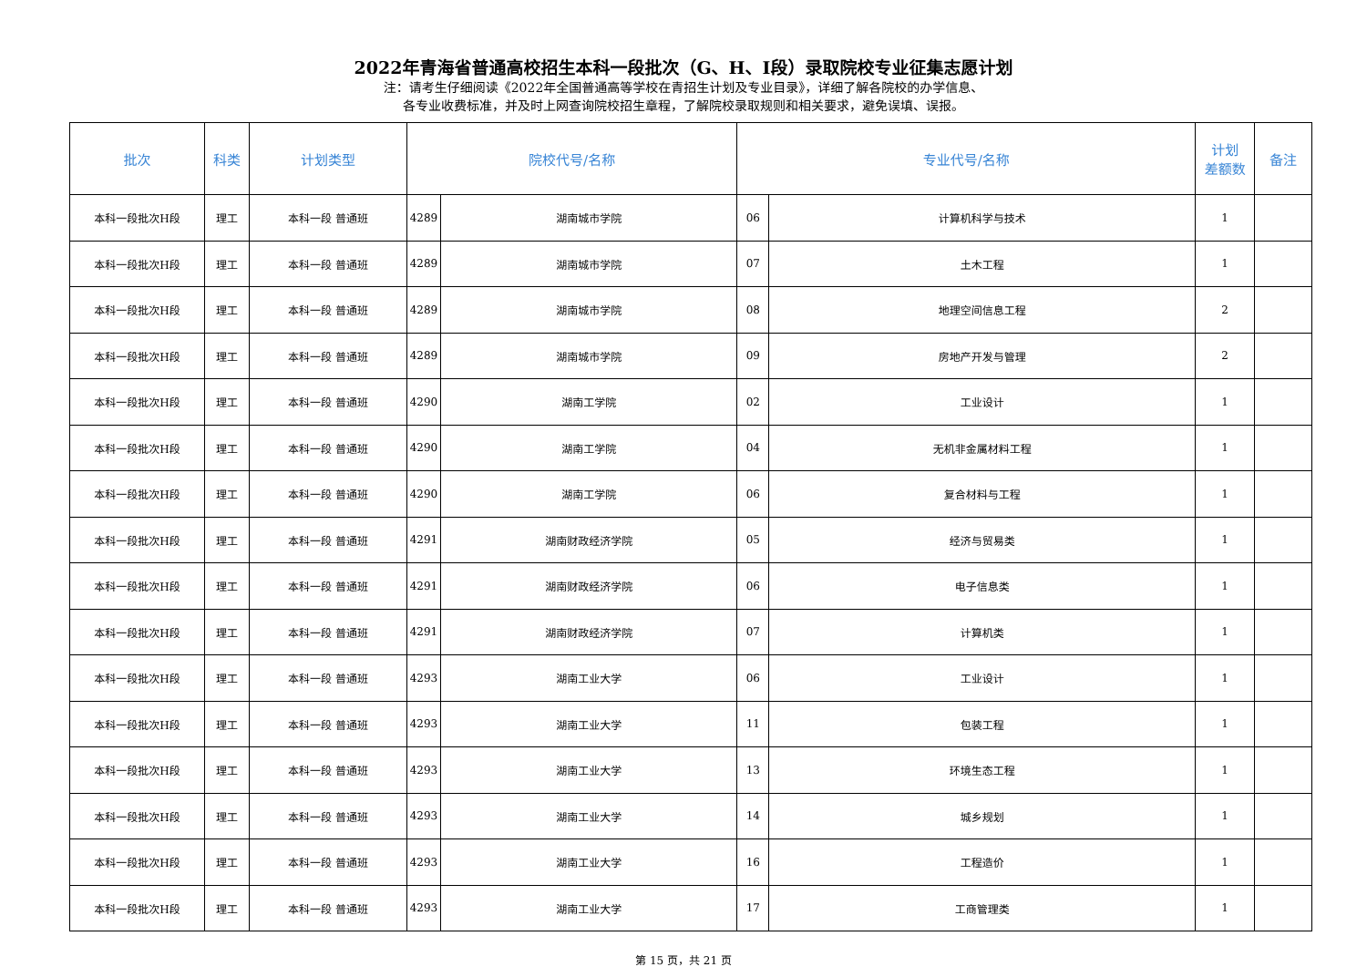2022年青海省普通高校招生本科一段批次（G、H、I段）录取院校专业征集志愿计划
注：请考生仔细阅读《2022年全国普通高等学校在青招生计划及专业目录》，详细了解各院校的办学信息、
各专业收费标准，并及时上网查询院校招生章程，了解院校录取规则和相关要求，避免误填、误报。
| 批次 | 科类 | 计划类型 | 院校代号/名称 | | 专业代号/名称 | | 计划 差额数 | 备注 |
| --- | --- | --- | --- | --- | --- | --- | --- | --- |
| 本科一段批次H段 | 理工 | 本科一段 普通班 | 4289 | 湖南城市学院 | 06 | 计算机科学与技术 | 1 | |
| 本科一段批次H段 | 理工 | 本科一段 普通班 | 4289 | 湖南城市学院 | 07 | 土木工程 | 1 | |
| 本科一段批次H段 | 理工 | 本科一段 普通班 | 4289 | 湖南城市学院 | 08 | 地理空间信息工程 | 2 | |
| 本科一段批次H段 | 理工 | 本科一段 普通班 | 4289 | 湖南城市学院 | 09 | 房地产开发与管理 | 2 | |
| 本科一段批次H段 | 理工 | 本科一段 普通班 | 4290 | 湖南工学院 | 02 | 工业设计 | 1 | |
| 本科一段批次H段 | 理工 | 本科一段 普通班 | 4290 | 湖南工学院 | 04 | 无机非金属材料工程 | 1 | |
| 本科一段批次H段 | 理工 | 本科一段 普通班 | 4290 | 湖南工学院 | 06 | 复合材料与工程 | 1 | |
| 本科一段批次H段 | 理工 | 本科一段 普通班 | 4291 | 湖南财政经济学院 | 05 | 经济与贸易类 | 1 | |
| 本科一段批次H段 | 理工 | 本科一段 普通班 | 4291 | 湖南财政经济学院 | 06 | 电子信息类 | 1 | |
| 本科一段批次H段 | 理工 | 本科一段 普通班 | 4291 | 湖南财政经济学院 | 07 | 计算机类 | 1 | |
| 本科一段批次H段 | 理工 | 本科一段 普通班 | 4293 | 湖南工业大学 | 06 | 工业设计 | 1 | |
| 本科一段批次H段 | 理工 | 本科一段 普通班 | 4293 | 湖南工业大学 | 11 | 包装工程 | 1 | |
| 本科一段批次H段 | 理工 | 本科一段 普通班 | 4293 | 湖南工业大学 | 13 | 环境生态工程 | 1 | |
| 本科一段批次H段 | 理工 | 本科一段 普通班 | 4293 | 湖南工业大学 | 14 | 城乡规划 | 1 | |
| 本科一段批次H段 | 理工 | 本科一段 普通班 | 4293 | 湖南工业大学 | 16 | 工程造价 | 1 | |
| 本科一段批次H段 | 理工 | 本科一段 普通班 | 4293 | 湖南工业大学 | 17 | 工商管理类 | 1 | |
第 15 页，共 21 页